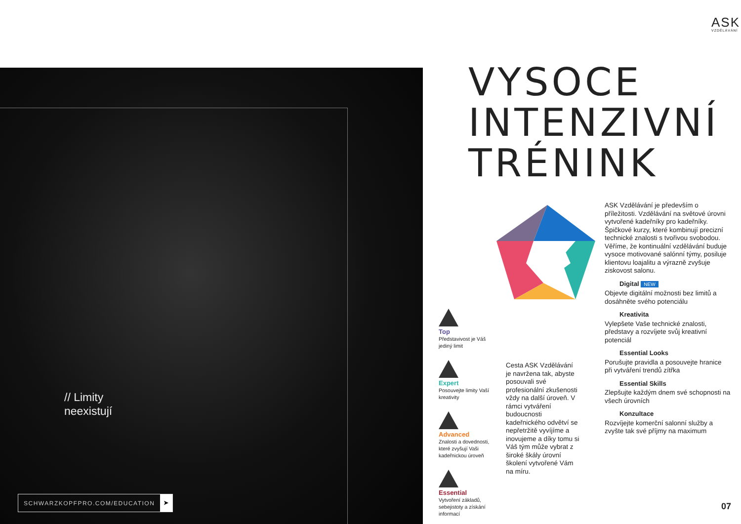ASK
VZDĚLÁVÁNÍ
// Limity
neexistují
SCHWARZKOPFPRO.COM/EDUCATION ➤
VYSOCE
INTENZIVNÍ
TRÉNINK
Top
Představivost je Váš jediný limit
Expert
Posouvejte limity Vaší kreativity
Advanced
Znalosti a dovednosti, které zvyšují Vaši kadeřnickou úroveň
Essential
Vytvoření základů, sebejistoty a získání informací
Cesta ASK Vzdělávání je navržena tak, abyste posouvali své profesionální zkušenosti vždy na další úroveň. V rámci vytváření budoucnosti kadeřnického odvětví se nepřetržitě vyvíjíme a inovujeme a díky tomu si Váš tým může vybrat z široké škály úrovní školení vytvořené Vám na míru.
ASK Vzdělávání je především o příležitosti. Vzdělávání na světové úrovni vytvořené kadeřníky pro kadeřníky. Špičkové kurzy, které kombinují precizní technické znalosti s tvořivou svobodou. Věříme, že kontinuální vzdělávání buduje vysoce motivované salónní týmy, posiluje klientovu loajalitu a výrazně zvyšuje ziskovost salonu.
Digital NEW
Objevte digitální možnosti bez limitů a dosáhněte svého potenciálu
Kreativita
Vylepšete Vaše technické znalosti, představy a rozvíjete svůj kreativní potenciál
Essential Looks
Porušujte pravidla a posouvejte hranice při vytváření trendů zítřka
Essential Skills
Zlepšujte každým dnem své schopnosti na všech úrovních
Konzultace
Rozvíjejte komerční salonní služby a zvyšte tak své příjmy na maximum
07